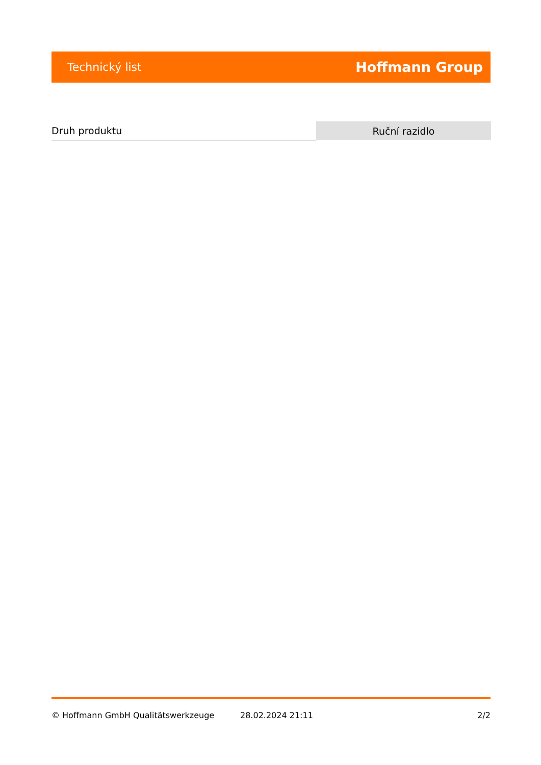Technický list Hoffmann Group
| Druh produktu | Ruční razidlo |
© Hoffmann GmbH Qualitätswerkzeuge 28.02.2024 21:11 2/2